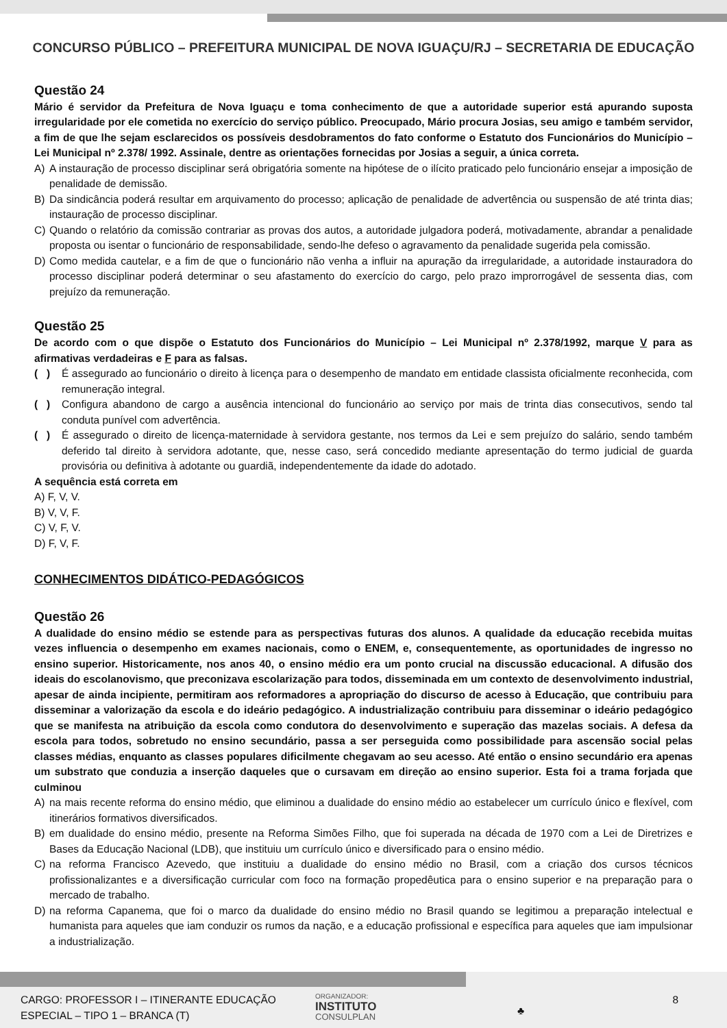CONCURSO PÚBLICO – PREFEITURA MUNICIPAL DE NOVA IGUAÇU/RJ – SECRETARIA DE EDUCAÇÃO
Questão 24
Mário é servidor da Prefeitura de Nova Iguaçu e toma conhecimento de que a autoridade superior está apurando suposta irregularidade por ele cometida no exercício do serviço público. Preocupado, Mário procura Josias, seu amigo e também servidor, a fim de que lhe sejam esclarecidos os possíveis desdobramentos do fato conforme o Estatuto dos Funcionários do Município – Lei Municipal nº 2.378/ 1992. Assinale, dentre as orientações fornecidas por Josias a seguir, a única correta.
A) A instauração de processo disciplinar será obrigatória somente na hipótese de o ilícito praticado pelo funcionário ensejar a imposição de penalidade de demissão.
B) Da sindicância poderá resultar em arquivamento do processo; aplicação de penalidade de advertência ou suspensão de até trinta dias; instauração de processo disciplinar.
C) Quando o relatório da comissão contrariar as provas dos autos, a autoridade julgadora poderá, motivadamente, abrandar a penalidade proposta ou isentar o funcionário de responsabilidade, sendo-lhe defeso o agravamento da penalidade sugerida pela comissão.
D) Como medida cautelar, e a fim de que o funcionário não venha a influir na apuração da irregularidade, a autoridade instauradora do processo disciplinar poderá determinar o seu afastamento do exercício do cargo, pelo prazo improrrogável de sessenta dias, com prejuízo da remuneração.
Questão 25
De acordo com o que dispõe o Estatuto dos Funcionários do Município – Lei Municipal nº 2.378/1992, marque V para as afirmativas verdadeiras e F para as falsas.
( ) É assegurado ao funcionário o direito à licença para o desempenho de mandato em entidade classista oficialmente reconhecida, com remuneração integral.
( ) Configura abandono de cargo a ausência intencional do funcionário ao serviço por mais de trinta dias consecutivos, sendo tal conduta punível com advertência.
( ) É assegurado o direito de licença-maternidade à servidora gestante, nos termos da Lei e sem prejuízo do salário, sendo também deferido tal direito à servidora adotante, que, nesse caso, será concedido mediante apresentação do termo judicial de guarda provisória ou definitiva à adotante ou guardiã, independentemente da idade do adotado.
A sequência está correta em
A) F, V, V.
B) V, V, F.
C) V, F, V.
D) F, V, F.
CONHECIMENTOS DIDÁTICO-PEDAGÓGICOS
Questão 26
A dualidade do ensino médio se estende para as perspectivas futuras dos alunos. A qualidade da educação recebida muitas vezes influencia o desempenho em exames nacionais, como o ENEM, e, consequentemente, as oportunidades de ingresso no ensino superior. Historicamente, nos anos 40, o ensino médio era um ponto crucial na discussão educacional. A difusão dos ideais do escolanovismo, que preconizava escolarização para todos, disseminada em um contexto de desenvolvimento industrial, apesar de ainda incipiente, permitiram aos reformadores a apropriação do discurso de acesso à Educação, que contribuiu para disseminar a valorização da escola e do ideário pedagógico. A industrialização contribuiu para disseminar o ideário pedagógico que se manifesta na atribuição da escola como condutora do desenvolvimento e superação das mazelas sociais. A defesa da escola para todos, sobretudo no ensino secundário, passa a ser perseguida como possibilidade para ascensão social pelas classes médias, enquanto as classes populares dificilmente chegavam ao seu acesso. Até então o ensino secundário era apenas um substrato que conduzia a inserção daqueles que o cursavam em direção ao ensino superior. Esta foi a trama forjada que culminou
A) na mais recente reforma do ensino médio, que eliminou a dualidade do ensino médio ao estabelecer um currículo único e flexível, com itinerários formativos diversificados.
B) em dualidade do ensino médio, presente na Reforma Simões Filho, que foi superada na década de 1970 com a Lei de Diretrizes e Bases da Educação Nacional (LDB), que instituiu um currículo único e diversificado para o ensino médio.
C) na reforma Francisco Azevedo, que instituiu a dualidade do ensino médio no Brasil, com a criação dos cursos técnicos profissionalizantes e a diversificação curricular com foco na formação propedêutica para o ensino superior e na preparação para o mercado de trabalho.
D) na reforma Capanema, que foi o marco da dualidade do ensino médio no Brasil quando se legitimou a preparação intelectual e humanista para aqueles que iam conduzir os rumos da nação, e a educação profissional e específica para aqueles que iam impulsionar a industrialização.
CARGO: PROFESSOR I – ITINERANTE EDUCAÇÃO ESPECIAL – TIPO 1 – BRANCA (T)
ORGANIZADOR:
INSTITUTO
CONSULPLAN
♣
8